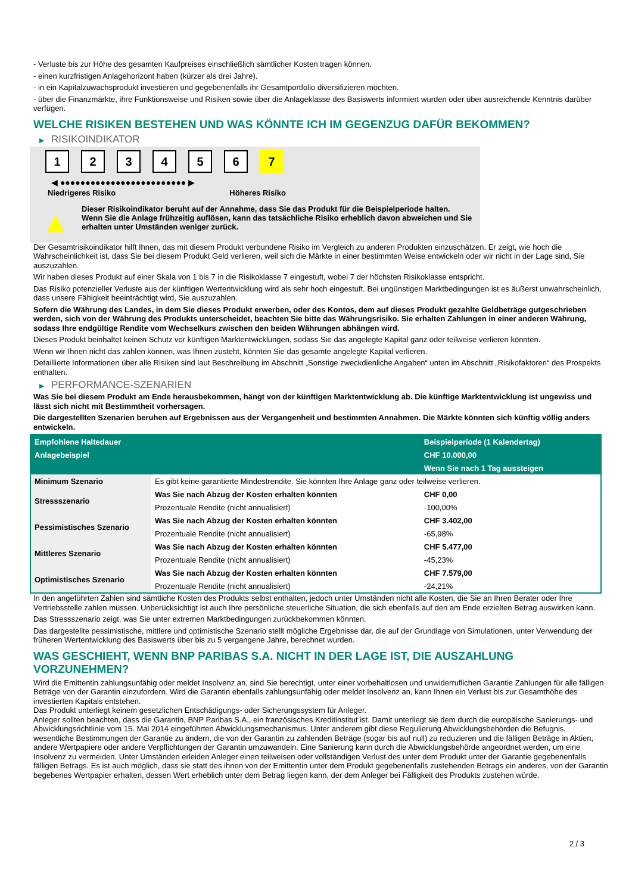- Verluste bis zur Höhe des gesamten Kaufpreises einschließlich sämtlicher Kosten tragen können.
- einen kurzfristigen Anlagehorizont haben (kürzer als drei Jahre).
- in ein Kapitalzuwachsprodukt investieren und gegebenenfalls ihr Gesamtportfolio diversifizieren möchten.
- über die Finanzmärkte, ihre Funktionsweise und Risiken sowie über die Anlageklasse des Basiswerts informiert wurden oder über ausreichende Kenntnis darüber verfügen.
WELCHE RISIKEN BESTEHEN UND WAS KÖNNTE ICH IM GEGENZUG DAFÜR BEKOMMEN?
▶ RISIKOINDIKATOR
1 2 3 4 5 6 7
◀ ●●●●●●●●●●●●●●●●●●●●●●●●● ▶
Niedrigeres Risiko Höheres Risiko
▲
Dieser Risikoindikator beruht auf der Annahme, dass Sie das Produkt für die Beispielperiode halten.
Wenn Sie die Anlage frühzeitig auflösen, kann das tatsächliche Risiko erheblich davon abweichen und Sie erhalten unter Umständen weniger zurück.
Der Gesamtrisikoindikator hilft Ihnen, das mit diesem Produkt verbundene Risiko im Vergleich zu anderen Produkten einzuschätzen. Er zeigt, wie hoch die Wahrscheinlichkeit ist, dass Sie bei diesem Produkt Geld verlieren, weil sich die Märkte in einer bestimmten Weise entwickeln oder wir nicht in der Lage sind, Sie auszuzahlen.
Wir haben dieses Produkt auf einer Skala von 1 bis 7 in die Risikoklasse 7 eingestuft, wobei 7 der höchsten Risikoklasse entspricht.
Das Risiko potenzieller Verluste aus der künftigen Wertentwicklung wird als sehr hoch eingestuft. Bei ungünstigen Marktbedingungen ist es äußerst unwahrscheinlich, dass unsere Fähigkeit beeinträchtigt wird, Sie auszuzahlen.
Sofern die Währung des Landes, in dem Sie dieses Produkt erwerben, oder des Kontos, dem auf dieses Produkt gezahlte Geldbeträge gutgeschrieben werden, sich von der Währung des Produkts unterscheidet, beachten Sie bitte das Währungsrisiko. Sie erhalten Zahlungen in einer anderen Währung, sodass Ihre endgültige Rendite vom Wechselkurs zwischen den beiden Währungen abhängen wird.
Dieses Produkt beinhaltet keinen Schutz vor künftigen Marktentwicklungen, sodass Sie das angelegte Kapital ganz oder teilweise verlieren könnten.
Wenn wir Ihnen nicht das zahlen können, was Ihnen zusteht, könnten Sie das gesamte angelegte Kapital verlieren.
Detaillierte Informationen über alle Risiken sind laut Beschreibung im Abschnitt „Sonstige zweckdienliche Angaben“ unten im Abschnitt „Risikofaktoren“ des Prospekts enthalten.
▶ PERFORMANCE-SZENARIEN
Was Sie bei diesem Produkt am Ende herausbekommen, hängt von der künftigen Marktentwicklung ab. Die künftige Marktentwicklung ist ungewiss und lässt sich nicht mit Bestimmtheit vorhersagen.
Die dargestellten Szenarien beruhen auf Ergebnissen aus der Vergangenheit und bestimmten Annahmen. Die Märkte könnten sich künftig völlig anders entwickeln.
| Empfohlene Haltedauer | | Beispielperiode (1 Kalendertag) |
| Anlagebeispiel | | CHF 10.000,00 |
| | | Wenn Sie nach 1 Tag aussteigen |
| Minimum Szenario | Es gibt keine garantierte Mindestrendite. Sie könnten Ihre Anlage ganz oder teilweise verlieren. | |
| Stressszenario | Was Sie nach Abzug der Kosten erhalten könnten | CHF 0,00 |
| | Prozentuale Rendite (nicht annualisiert) | -100,00% |
| Pessimistisches Szenario | Was Sie nach Abzug der Kosten erhalten könnten | CHF 3.402,00 |
| | Prozentuale Rendite (nicht annualisiert) | -65,98% |
| Mittleres Szenario | Was Sie nach Abzug der Kosten erhalten könnten | CHF 5.477,00 |
| | Prozentuale Rendite (nicht annualisiert) | -45,23% |
| Optimistisches Szenario | Was Sie nach Abzug der Kosten erhalten könnten | CHF 7.579,00 |
| | Prozentuale Rendite (nicht annualisiert) | -24,21% |
In den angeführten Zahlen sind sämtliche Kosten des Produkts selbst enthalten, jedoch unter Umständen nicht alle Kosten, die Sie an Ihren Berater oder Ihre Vertriebsstelle zahlen müssen. Unberücksichtigt ist auch Ihre persönliche steuerliche Situation, die sich ebenfalls auf den am Ende erzielten Betrag auswirken kann.
Das Stressszenario zeigt, was Sie unter extremen Marktbedingungen zurückbekommen könnten.
Das dargestellte pessimistische, mittlere und optimistische Szenario stellt mögliche Ergebnisse dar, die auf der Grundlage von Simulationen, unter Verwendung der früheren Wertentwicklung des Basiswerts über bis zu 5 vergangene Jahre, berechnet wurden.
WAS GESCHIEHT, WENN BNP PARIBAS S.A. NICHT IN DER LAGE IST, DIE AUSZAHLUNG VORZUNEHMEN?
Wird die Emittentin zahlungsunfähig oder meldet Insolvenz an, sind Sie berechtigt, unter einer vorbehaltlosen und unwiderruflichen Garantie Zahlungen für alle fälligen Beträge von der Garantin einzufordern. Wird die Garantin ebenfalls zahlungsunfähig oder meldet Insolvenz an, kann Ihnen ein Verlust bis zur Gesamthöhe des investierten Kapitals entstehen.
Das Produkt unterliegt keinem gesetzlichen Entschädigungs- oder Sicherungssystem für Anleger.
Anleger sollten beachten, dass die Garantin, BNP Paribas S.A., ein französisches Kreditinstitut ist. Damit unterliegt sie dem durch die europäische Sanierungs- und Abwicklungsrichtlinie vom 15. Mai 2014 eingeführten Abwicklungsmechanismus. Unter anderem gibt diese Regulierung Abwicklungsbehörden die Befugnis, wesentliche Bestimmungen der Garantie zu ändern, die von der Garantin zu zahlenden Beträge (sogar bis auf null) zu reduzieren und die fälligen Beträge in Aktien, andere Wertpapiere oder andere Verpflichtungen der Garantin umzuwandeln. Eine Sanierung kann durch die Abwicklungsbehörde angeordnet werden, um eine Insolvenz zu vermeiden. Unter Umständen erleiden Anleger einen teilweisen oder vollständigen Verlust des unter dem Produkt unter der Garantie gegebenenfalls fälligen Betrags. Es ist auch möglich, dass sie statt des ihnen von der Emittentin unter dem Produkt gegebenenfalls zustehenden Betrags ein anderes, von der Garantin begebenes Wertpapier erhalten, dessen Wert erheblich unter dem Betrag liegen kann, der dem Anleger bei Fälligkeit des Produkts zustehen würde.
2 / 3